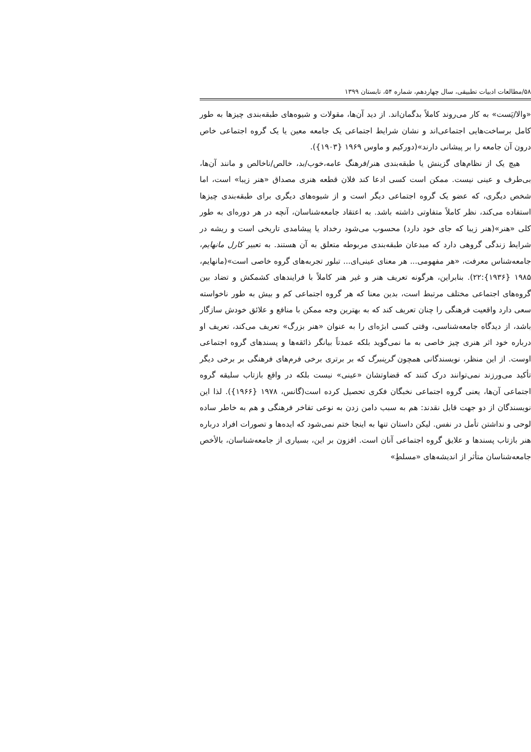۵۸/مطالعات ادبیات تطبیقی، سال چهاردهم، شماره ۵۴، تابستان ۱۳۹۹
«والا/پَست» به کار می‌روند کاملاً بدگمان‌اند. از دید آن‌ها، مقولات و شیوه‌های طبقه‌بندی چیزها به طور کامل برساخت‌هایی اجتماعی‌اند و نشان شرایط اجتماعی یک جامعه معین یا یک گروه اجتماعی خاص درون آن جامعه را بر پیشانی دارند»(دورکیم و ماوس ۱۹۶۹ {۱۹۰۳}).
هیچ یک از نظام‌های گزینش یا طبقه‌بندی هنر/فرهنگ عامه،خوب/بد، خالص/ناخالص و مانند آن‌ها، بی‌طرف و عینی نیست. ممکن است کسی ادعا کند فلان قطعه هنری مصداق «هنر زیبا» است، اما شخص دیگری، که عضو یک گروه اجتماعی دیگر است و از شیوه‌های دیگری برای طبقه‌بندی چیزها استفاده می‌کند، نظر کاملاً متفاوتی داشته باشد. به اعتقاد جامعه‌شناسان، آنچه در هر دوره‌ای به طور کلی «هنر»(هنر زیبا که جای خود دارد) محسوب می‌شود رخداد یا پیشامدی تاریخی است و ریشه در شرایط زندگی گروهی دارد که مبدعان طبقه‌بندی مربوطه متعلق به آن هستند. به تعبیر کارل مانهایم، جامعه‌شناس معرفت، «هر مفهومی... هر معنای عینی‌ای... تبلور تجربه‌های گروه خاصی است»(مانهایم، ۱۹۸۵ {۱۹۳۶}:۲۲). بنابراین، هرگونه تعریف هنر و غیر هنر کاملاً با فرایندهای کشمکش و تضاد بین گروه‌های اجتماعی مختلف مرتبط است، بدین معنا که هر گروه اجتماعی کم و بیش به طور ناخواسته سعی دارد واقعیت فرهنگی را چنان تعریف کند که به بهترین وجه ممکن با منافع و علائق خودش سازگار باشد، از دیدگاه جامعه‌شناسی، وقتی کسی ابژه‌ای را به عنوان «هنر بزرگ» تعریف می‌کند، تعریف او درباره خود اثر هنری چیز خاصی به ما نمی‌گوید بلکه عمدتاً بیانگر ذائقه‌ها و پسندهای گروه اجتماعی اوست. از این منظر، نویسندگانی همچون گرینبرگ که بر برتری برخی فرم‌های فرهنگی بر برخی دیگر تأکید می‌ورزند نمی‌توانند درک کنند که قضاوتشان «عینی» نیست بلکه در واقع بازتاب سلیقه گروه اجتماعی آن‌ها، یعنی گروه اجتماعی نخبگان فکری تحصیل کرده است(گانس، ۱۹۷۸ {۱۹۶۶}). لذا این نویسندگان از دو جهت قابل نقدند: هم به سبب دامن زدن به نوعی تفاخر فرهنگی و هم به خاطر ساده لوحی و نداشتن تأمل در نفس. لیکن داستان تنها به اینجا ختم نمی‌شود که ایده‌ها و تصورات افراد درباره هنر بازتاب پسندها و علایق گروه اجتماعی آنان است. افزون بر این، بسیاری از جامعه‌شناسان، بالأخص جامعه‌شناسان متأثر از اندیشه‌های «مسلطِ»